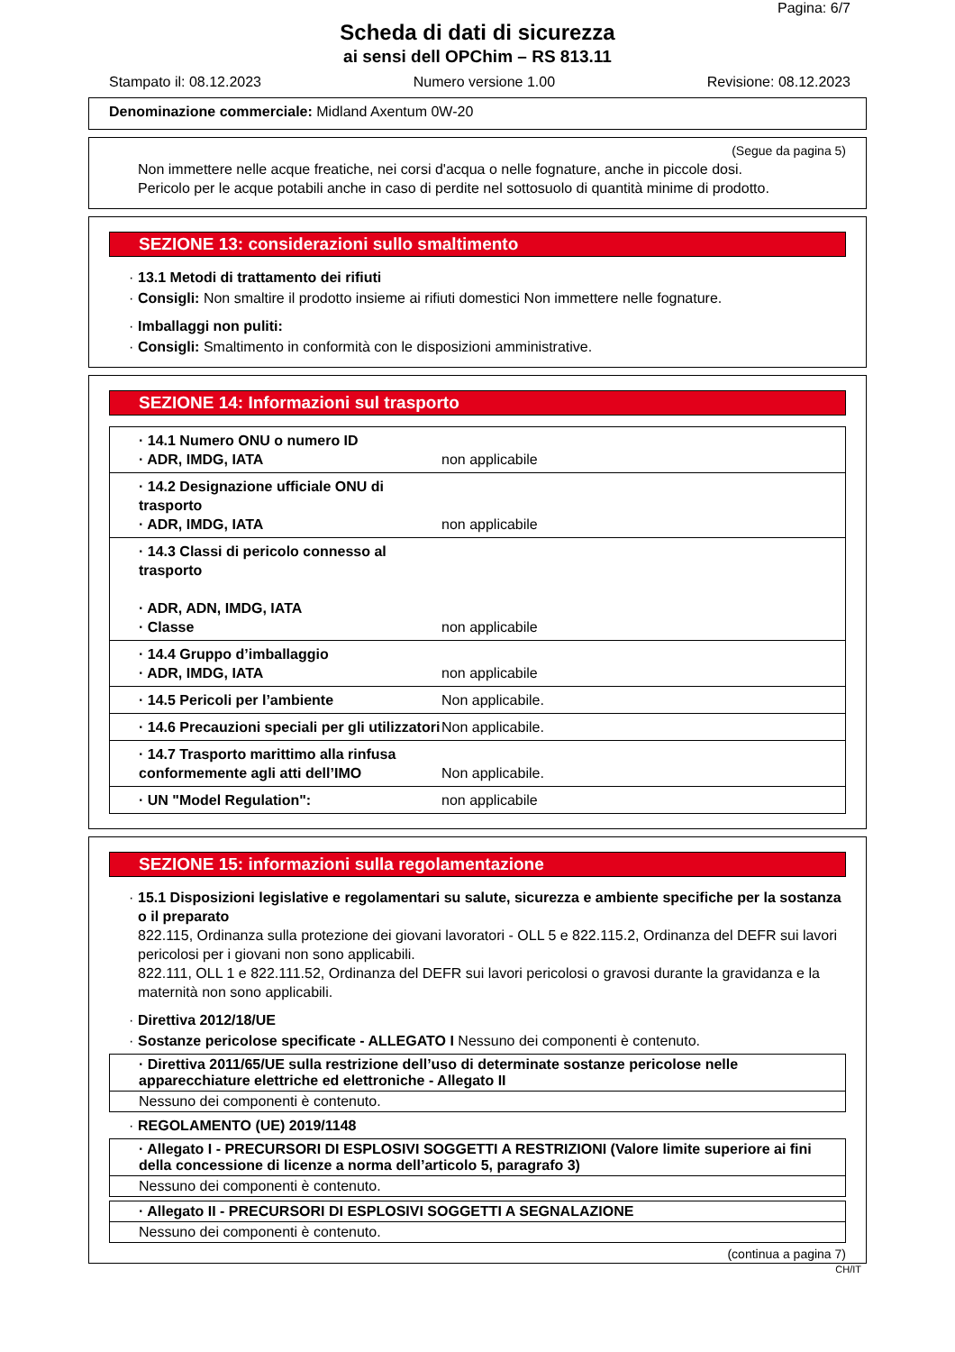Pagina: 6/7
Scheda di dati di sicurezza
ai sensi dell OPChim – RS 813.11
Stampato il: 08.12.2023 Numero versione 1.00 Revisione: 08.12.2023
Denominazione commerciale: Midland Axentum 0W-20
(Segue da pagina 5)
Non immettere nelle acque freatiche, nei corsi d'acqua o nelle fognature, anche in piccole dosi.
Pericolo per le acque potabili anche in caso di perdite nel sottosuolo di quantità minime di prodotto.
SEZIONE 13: considerazioni sullo smaltimento
· 13.1 Metodi di trattamento dei rifiuti
· Consigli: Non smaltire il prodotto insieme ai rifiuti domestici Non immettere nelle fognature.
· Imballaggi non puliti:
· Consigli: Smaltimento in conformità con le disposizioni amministrative.
SEZIONE 14: Informazioni sul trasporto
| · 14.1 Numero ONU o numero ID · ADR, IMDG, IATA | non applicabile |
| · 14.2 Designazione ufficiale ONU di trasporto · ADR, IMDG, IATA | non applicabile |
| · 14.3 Classi di pericolo connesso al trasporto · ADR, ADN, IMDG, IATA · Classe | non applicabile |
| · 14.4 Gruppo d’imballaggio · ADR, IMDG, IATA | non applicabile |
| · 14.5 Pericoli per l’ambiente | Non applicabile. |
| · 14.6 Precauzioni speciali per gli utilizzatori | Non applicabile. |
| · 14.7 Trasporto marittimo alla rinfusa conformemente agli atti dell’IMO | Non applicabile. |
| · UN "Model Regulation": | non applicabile |
SEZIONE 15: informazioni sulla regolamentazione
· 15.1 Disposizioni legislative e regolamentari su salute, sicurezza e ambiente specifiche per la sostanza o il preparato
822.115, Ordinanza sulla protezione dei giovani lavoratori - OLL 5 e 822.115.2, Ordinanza del DEFR sui lavori pericolosi per i giovani non sono applicabili.
822.111, OLL 1 e 822.111.52, Ordinanza del DEFR sui lavori pericolosi o gravosi durante la gravidanza e la maternità non sono applicabili.
· Direttiva 2012/18/UE
· Sostanze pericolose specificate - ALLEGATO I Nessuno dei componenti è contenuto.
· Direttiva 2011/65/UE sulla restrizione dell’uso di determinate sostanze pericolose nelle apparecchiature elettriche ed elettroniche - Allegato II
Nessuno dei componenti è contenuto.
· REGOLAMENTO (UE) 2019/1148
· Allegato I - PRECURSORI DI ESPLOSIVI SOGGETTI A RESTRIZIONI (Valore limite superiore ai fini della concessione di licenze a norma dell’articolo 5, paragrafo 3)
Nessuno dei componenti è contenuto.
· Allegato II - PRECURSORI DI ESPLOSIVI SOGGETTI A SEGNALAZIONE
Nessuno dei componenti è contenuto.
(continua a pagina 7)
CH/IT